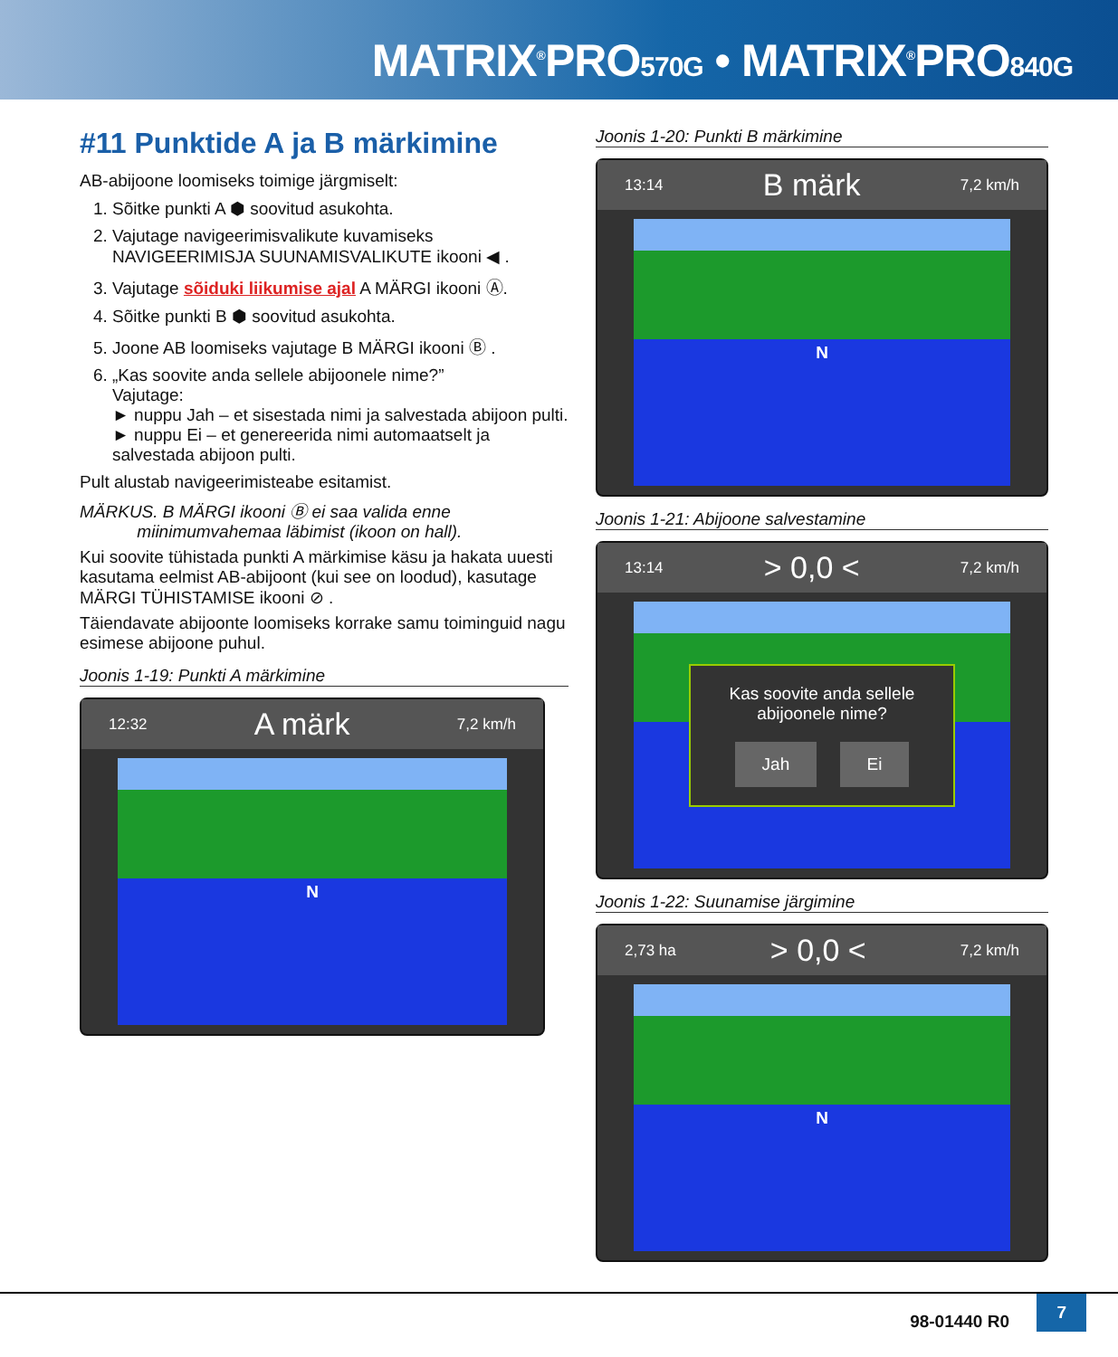MATRIX<sup>®</sup>PRO570G • MATRIX<sup>®</sup>PRO840G
#11 Punktide A ja B märkimine
AB-abijoone loomiseks toimige järgmiselt:
1. Sõitke punkti A ⬢ soovitud asukohta.
2. Vajutage navigeerimisvalikute kuvamiseks NAVIGEERIMISJA SUUNAMISVALIKUTE ikooni ◀ .
3. Vajutage sõiduki liikumise ajal A MÄRGI ikooni Ⓐ.
4. Sõitke punkti B ⬢ soovitud asukohta.
5. Joone AB loomiseks vajutage B MÄRGI ikooni Ⓑ .
6. „Kas soovite anda sellele abijoonele nime?”
Vajutage:
► nuppu Jah – et sisestada nimi ja salvestada abijoon pulti.
► nuppu Ei – et genereerida nimi automaatselt ja salvestada abijoon pulti.
Pult alustab navigeerimisteabe esitamist.
MÄRKUS. B MÄRGI ikooni Ⓑ ei saa valida enne
miinimumvahemaa läbimist (ikoon on hall).
Kui soovite tühistada punkti A märkimise käsu ja hakata uuesti kasutama eelmist AB-abijoont (kui see on loodud), kasutage MÄRGI TÜHISTAMISE ikooni ⊘ .
Täiendavate abijoonte loomiseks korrake samu toiminguid nagu esimese abijoone puhul.
Joonis 1-19: Punkti A märkimine
12:32 A märk 7,2 km/h
N
Joonis 1-20: Punkti B märkimine
13:14 B märk 7,2 km/h
N
Joonis 1-21: Abijoone salvestamine
13:14 > 0,0 < 7,2 km/h
Kas soovite anda sellele abijoonele nime?
Jah Ei
Joonis 1-22: Suunamise järgimine
2,73 ha > 0,0 < 7,2 km/h
N
98-01440 R0
7